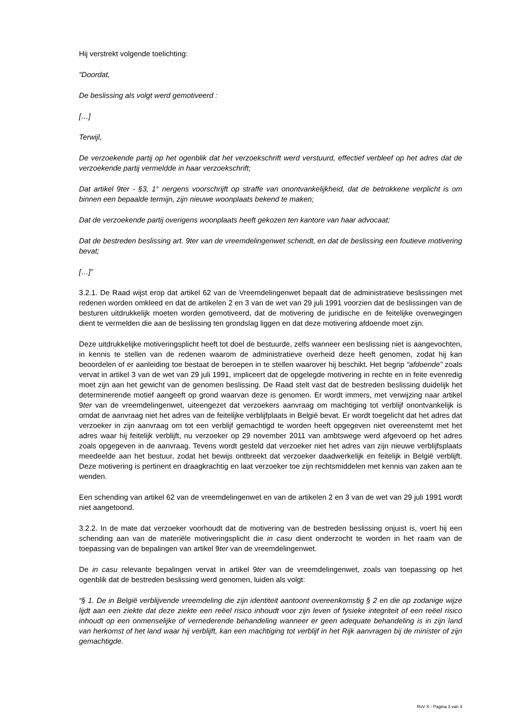Hij verstrekt volgende toelichting:
“Doordat,
De beslissing als volgt werd gemotiveerd :
[…]
Terwijl,
De verzoekende partij op het ogenblik dat het verzoekschrift werd verstuurd, effectief verbleef op het adres dat de verzoekende partij vermeldde in haar verzoekschrift;
Dat artikel 9ter - §3, 1° nergens voorschrijft op straffe van onontvankelijkheid, dat de betrokkene verplicht is om binnen een bepaalde termijn, zijn nieuwe woonplaats bekend te maken;
Dat de verzoekende partij overigens woonplaats heeft gekozen ten kantore van haar advocaat;
Dat de bestreden beslissing art. 9ter van de vreemdelingenwet schendt, en dat de beslissing een foutieve motivering bevat;
[…]”
3.2.1. De Raad wijst erop dat artikel 62 van de Vreemdelingenwet bepaalt dat de administratieve beslissingen met redenen worden omkleed en dat de artikelen 2 en 3 van de wet van 29 juli 1991 voorzien dat de beslissingen van de besturen uitdrukkelijk moeten worden gemotiveerd, dat de motivering de juridische en de feitelijke overwegingen dient te vermelden die aan de beslissing ten grondslag liggen en dat deze motivering afdoende moet zijn.
Deze uitdrukkelijke motiveringsplicht heeft tot doel de bestuurde, zelfs wanneer een beslissing niet is aangevochten, in kennis te stellen van de redenen waarom de administratieve overheid deze heeft genomen, zodat hij kan beoordelen of er aanleiding toe bestaat de beroepen in te stellen waarover hij beschikt. Het begrip “afdoende” zoals vervat in artikel 3 van de wet van 29 juli 1991, impliceert dat de opgelegde motivering in rechte en in feite evenredig moet zijn aan het gewicht van de genomen beslissing. De Raad stelt vast dat de bestreden beslissing duidelijk het determinerende motief aangeeft op grond waarvan deze is genomen. Er wordt immers, met verwijzing naar artikel 9ter van de vreemdelingenwet, uiteengezet dat verzoekers aanvraag om machtiging tot verblijf onontvankelijk is omdat de aanvraag niet het adres van de feitelijke verblijfplaats in België bevat. Er wordt toegelicht dat het adres dat verzoeker in zijn aanvraag om tot een verblijf gemachtigd te worden heeft opgegeven niet overeenstemt met het adres waar hij feitelijk verblijft, nu verzoeker op 29 november 2011 van ambtswege werd afgevoerd op het adres zoals opgegeven in de aanvraag. Tevens wordt gesteld dat verzoeker niet het adres van zijn nieuwe verblijfsplaats meedeelde aan het bestuur, zodat het bewijs ontbreekt dat verzoeker daadwerkelijk en feitelijk in België verblijft. Deze motivering is pertinent en draagkrachtig en laat verzoeker toe zijn rechtsmiddelen met kennis van zaken aan te wenden.
Een schending van artikel 62 van de vreemdelingenwet en van de artikelen 2 en 3 van de wet van 29 juli 1991 wordt niet aangetoond.
3.2.2. In de mate dat verzoeker voorhoudt dat de motivering van de bestreden beslissing onjuist is, voert hij een schending aan van de materiële motiveringsplicht die in casu dient onderzocht te worden in het raam van de toepassing van de bepalingen van artikel 9ter van de vreemdelingenwet.
De in casu relevante bepalingen vervat in artikel 9ter van de vreemdelingenwet, zoals van toepassing op het ogenblik dat de bestreden beslissing werd genomen, luiden als volgt:
“§ 1. De in België verblijvende vreemdeling die zijn identiteit aantoont overeenkomstig § 2 en die op zodanige wijze lijdt aan een ziekte dat deze ziekte een reëel risico inhoudt voor zijn leven of fysieke integriteit of een reëel risico inhoudt op een onmenselijke of vernederende behandeling wanneer er geen adequate behandeling is in zijn land van herkomst of het land waar hij verblijft, kan een machtiging tot verblijf in het Rijk aanvragen bij de minister of zijn gemachtigde.
RvV X - Pagina 3 van 4